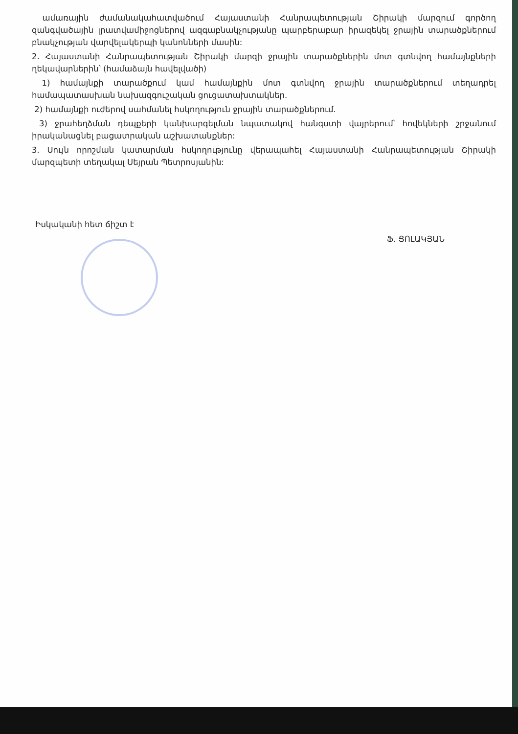ամառային ժամանակահատվածում Հայաստանի Հանրապետության Շիրակի մարզում գործող զանգվածային լրատվամիջոցներով ազգաբնակչությանը պարբերաբար իրազեկել ջրային տարածքներում բնակչության վարվելակերպի կանոնների մասին:
2. Հայաստանի Հանրապետության Շիրակի մարզի ջրային տարածքներին մոտ գտնվող համայնքների ղեկավարներին՝ (համաձայն հավելվածի)
1) համայնքի տարածքում կամ համայնքին մոտ գտնվող ջրային տարածքներում տեղադրել համապատասխան նախազգուշական ցուցատախտակներ.
2) համայնքի ուժերով սահմանել հսկողություն ջրային տարածքներում.
3) ջրահեղձման դեպքերի կանխարգելման նպատակով հանգստի վայրերում՝ հովեկների շրջանում իրականացնել բացատրական աշխատանքներ:
3. Սույն որոշման կատարման հսկողությունը վերապահել Հայաստանի Հանրապետության Շիրակի մարզպետի տեղակալ Սեյրան Պետրոսյանին:
Իսկականի հետ ճիշտ է
Ֆ. ՑՈԼԱԿՅԱՆ